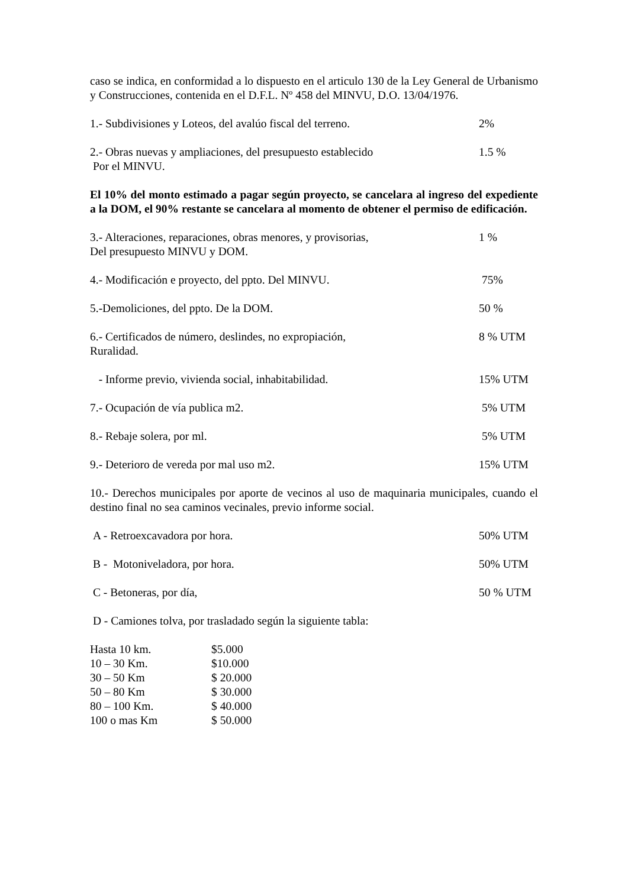caso se indica, en conformidad a lo dispuesto en el articulo 130 de la Ley General de Urbanismo y Construcciones, contenida en el D.F.L. Nº 458 del MINVU, D.O. 13/04/1976.
1.- Subdivisiones y Loteos, del avalúo fiscal del terreno.
2%
2.- Obras nuevas y ampliaciones, del presupuesto establecido
Por el MINVU.
1.5 %
El 10% del monto estimado a pagar según proyecto, se cancelara al ingreso del expediente a la DOM, el 90% restante se cancelara al momento de obtener el permiso de edificación.
3.- Alteraciones, reparaciones, obras menores, y provisorias,
Del presupuesto MINVU y DOM.
1 %
4.- Modificación e proyecto, del ppto. Del MINVU.
75%
5.-Demoliciones, del ppto. De la DOM.
50 %
6.- Certificados de número, deslindes, no expropiación,
Ruralidad.
8 % UTM
- Informe previo, vivienda social, inhabitabilidad.
15% UTM
7.- Ocupación de vía publica m2.
5% UTM
8.- Rebaje solera, por ml. 5% UTM
9.- Deterioro de vereda por mal uso m2.
15% UTM
10.- Derechos municipales por aporte de vecinos al uso de maquinaria municipales, cuando el destino final no sea caminos vecinales, previo informe social.
A - Retroexcavadora por hora. 50% UTM
B - Motoniveladora, por hora. 50% UTM
C - Betoneras, por día, 50 % UTM
D - Camiones tolva, por trasladado según la siguiente tabla:
| Hasta 10 km. | $5.000 |
| 10 – 30 Km. | $10.000 |
| 30 – 50 Km | $ 20.000 |
| 50 – 80 Km | $ 30.000 |
| 80 – 100 Km. | $ 40.000 |
| 100 o mas Km | $ 50.000 |